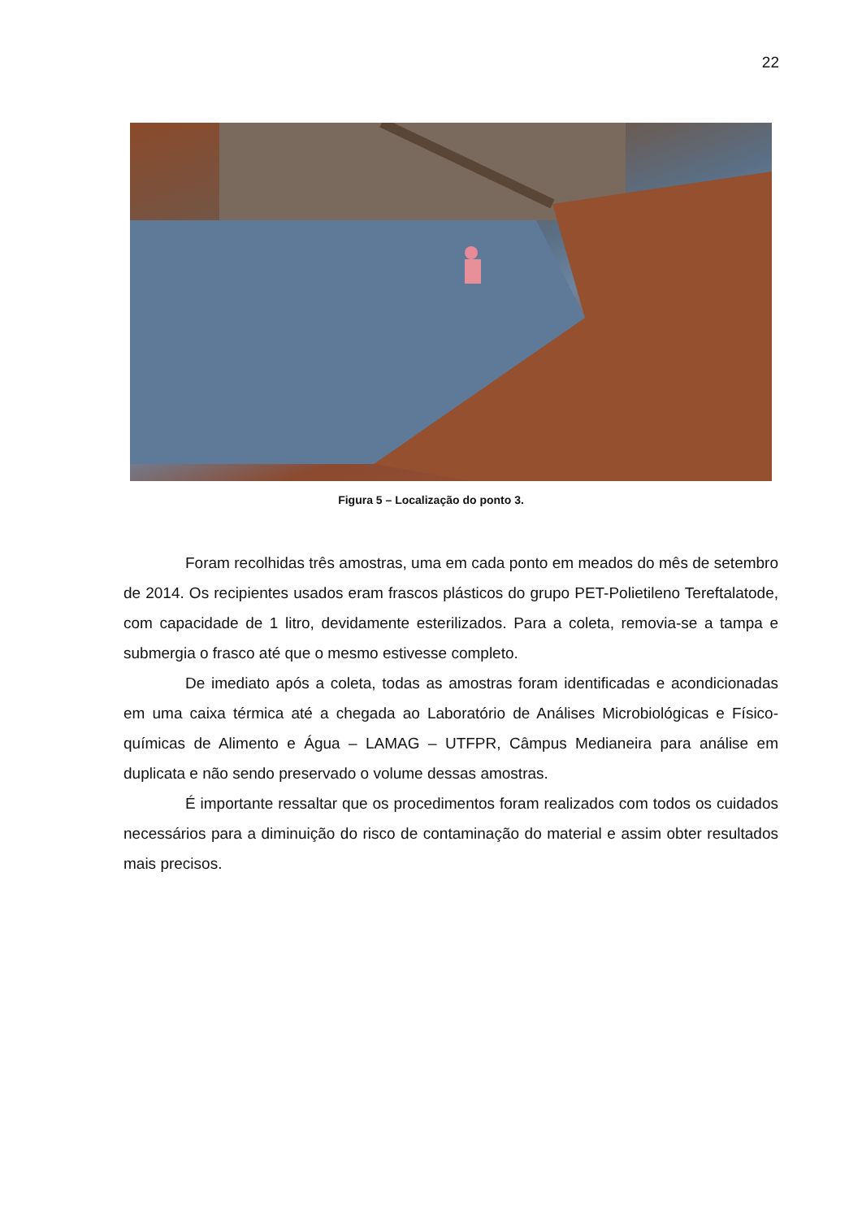22
Figura 5 – Localização do ponto 3.
Foram recolhidas três amostras, uma em cada ponto em meados do mês de setembro de 2014. Os recipientes usados eram frascos plásticos do grupo PET-Polietileno Tereftalatode, com capacidade de 1 litro, devidamente esterilizados. Para a coleta, removia-se a tampa e submergia o frasco até que o mesmo estivesse completo.
De imediato após a coleta, todas as amostras foram identificadas e acondicionadas em uma caixa térmica até a chegada ao Laboratório de Análises Microbiológicas e Físico-químicas de Alimento e Água – LAMAG – UTFPR, Câmpus Medianeira para análise em duplicata e não sendo preservado o volume dessas amostras.
É importante ressaltar que os procedimentos foram realizados com todos os cuidados necessários para a diminuição do risco de contaminação do material e assim obter resultados mais precisos.